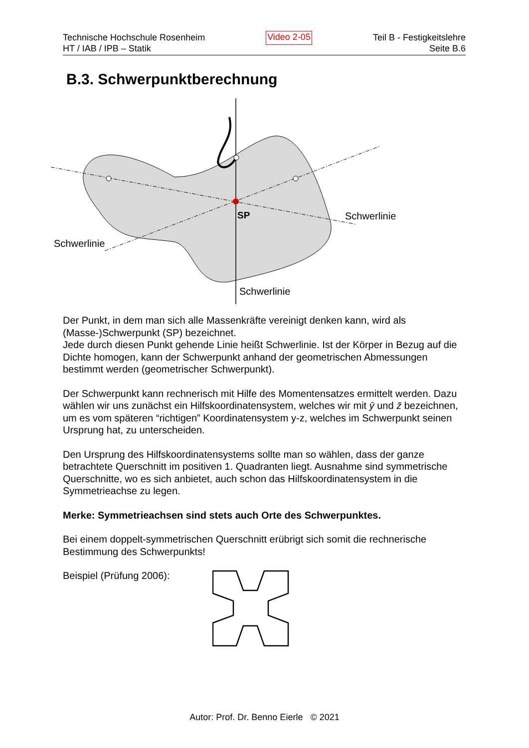Technische Hochschule Rosenheim
HT / IAB / IPB – Statik
Video 2-05
Teil B - Festigkeitslehre
Seite B.6
B.3. Schwerpunktberechnung
SP
Schwerlinie
Schwerlinie
Schwerlinie
Der Punkt, in dem man sich alle Massenkräfte vereinigt denken kann, wird als (Masse-)Schwerpunkt (SP) bezeichnet.
Jede durch diesen Punkt gehende Linie heißt Schwerlinie. Ist der Körper in Bezug auf die Dichte homogen, kann der Schwerpunkt anhand der geometrischen Abmessungen bestimmt werden (geometrischer Schwerpunkt).
Der Schwerpunkt kann rechnerisch mit Hilfe des Momentensatzes ermittelt werden. Dazu wählen wir uns zunächst ein Hilfskoordinatensystem, welches wir mit ȳ und z̄ bezeichnen, um es vom späteren “richtigen” Koordinatensystem y-z, welches im Schwerpunkt seinen Ursprung hat, zu unterscheiden.
Den Ursprung des Hilfskoordinatensystems sollte man so wählen, dass der ganze betrachtete Querschnitt im positiven 1. Quadranten liegt. Ausnahme sind symmetrische Querschnitte, wo es sich anbietet, auch schon das Hilfskoordinatensystem in die Symmetrieachse zu legen.
Merke: Symmetrieachsen sind stets auch Orte des Schwerpunktes.
Bei einem doppelt-symmetrischen Querschnitt erübrigt sich somit die rechnerische Bestimmung des Schwerpunkts!
Beispiel (Prüfung 2006):
Autor: Prof. Dr. Benno Eierle © 2021